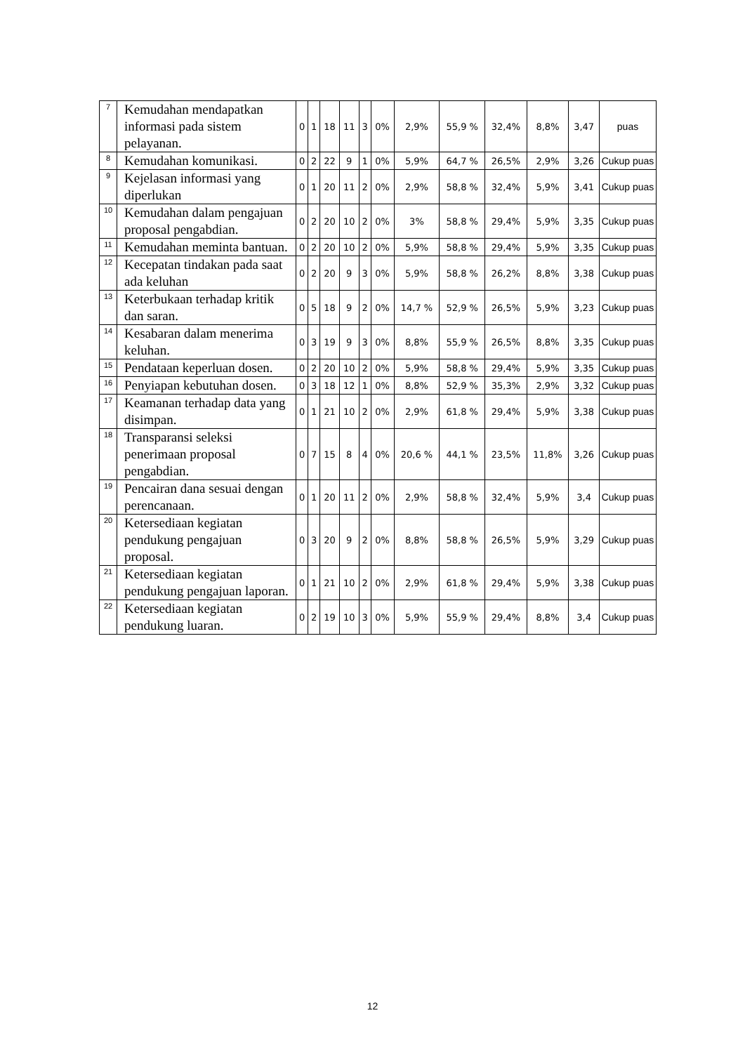| 7 | Kemudahan mendapatkan informasi pada sistem pelayanan. | 0 | 1 | 18 | 11 | 3 | 0% | 2,9% | 55,9 % | 32,4% | 8,8% | 3,47 | puas |
| 8 | Kemudahan komunikasi. | 0 | 2 | 22 | 9 | 1 | 0% | 5,9% | 64,7 % | 26,5% | 2,9% | 3,26 | Cukup puas |
| 9 | Kejelasan informasi yang diperlukan | 0 | 1 | 20 | 11 | 2 | 0% | 2,9% | 58,8 % | 32,4% | 5,9% | 3,41 | Cukup puas |
| 10 | Kemudahan dalam pengajuan proposal pengabdian. | 0 | 2 | 20 | 10 | 2 | 0% | 3% | 58,8 % | 29,4% | 5,9% | 3,35 | Cukup puas |
| 11 | Kemudahan meminta bantuan. | 0 | 2 | 20 | 10 | 2 | 0% | 5,9% | 58,8 % | 29,4% | 5,9% | 3,35 | Cukup puas |
| 12 | Kecepatan tindakan pada saat ada keluhan | 0 | 2 | 20 | 9 | 3 | 0% | 5,9% | 58,8 % | 26,2% | 8,8% | 3,38 | Cukup puas |
| 13 | Keterbukaan terhadap kritik dan saran. | 0 | 5 | 18 | 9 | 2 | 0% | 14,7 % | 52,9 % | 26,5% | 5,9% | 3,23 | Cukup puas |
| 14 | Kesabaran dalam menerima keluhan. | 0 | 3 | 19 | 9 | 3 | 0% | 8,8% | 55,9 % | 26,5% | 8,8% | 3,35 | Cukup puas |
| 15 | Pendataan keperluan dosen. | 0 | 2 | 20 | 10 | 2 | 0% | 5,9% | 58,8 % | 29,4% | 5,9% | 3,35 | Cukup puas |
| 16 | Penyiapan kebutuhan dosen. | 0 | 3 | 18 | 12 | 1 | 0% | 8,8% | 52,9 % | 35,3% | 2,9% | 3,32 | Cukup puas |
| 17 | Keamanan terhadap data yang disimpan. | 0 | 1 | 21 | 10 | 2 | 0% | 2,9% | 61,8 % | 29,4% | 5,9% | 3,38 | Cukup puas |
| 18 | Transparansi seleksi penerimaan proposal pengabdian. | 0 | 7 | 15 | 8 | 4 | 0% | 20,6 % | 44,1 % | 23,5% | 11,8% | 3,26 | Cukup puas |
| 19 | Pencairan dana sesuai dengan perencanaan. | 0 | 1 | 20 | 11 | 2 | 0% | 2,9% | 58,8 % | 32,4% | 5,9% | 3,4 | Cukup puas |
| 20 | Ketersediaan kegiatan pendukung pengajuan proposal. | 0 | 3 | 20 | 9 | 2 | 0% | 8,8% | 58,8 % | 26,5% | 5,9% | 3,29 | Cukup puas |
| 21 | Ketersediaan kegiatan pendukung pengajuan laporan. | 0 | 1 | 21 | 10 | 2 | 0% | 2,9% | 61,8 % | 29,4% | 5,9% | 3,38 | Cukup puas |
| 22 | Ketersediaan kegiatan pendukung luaran. | 0 | 2 | 19 | 10 | 3 | 0% | 5,9% | 55,9 % | 29,4% | 8,8% | 3,4 | Cukup puas |
12